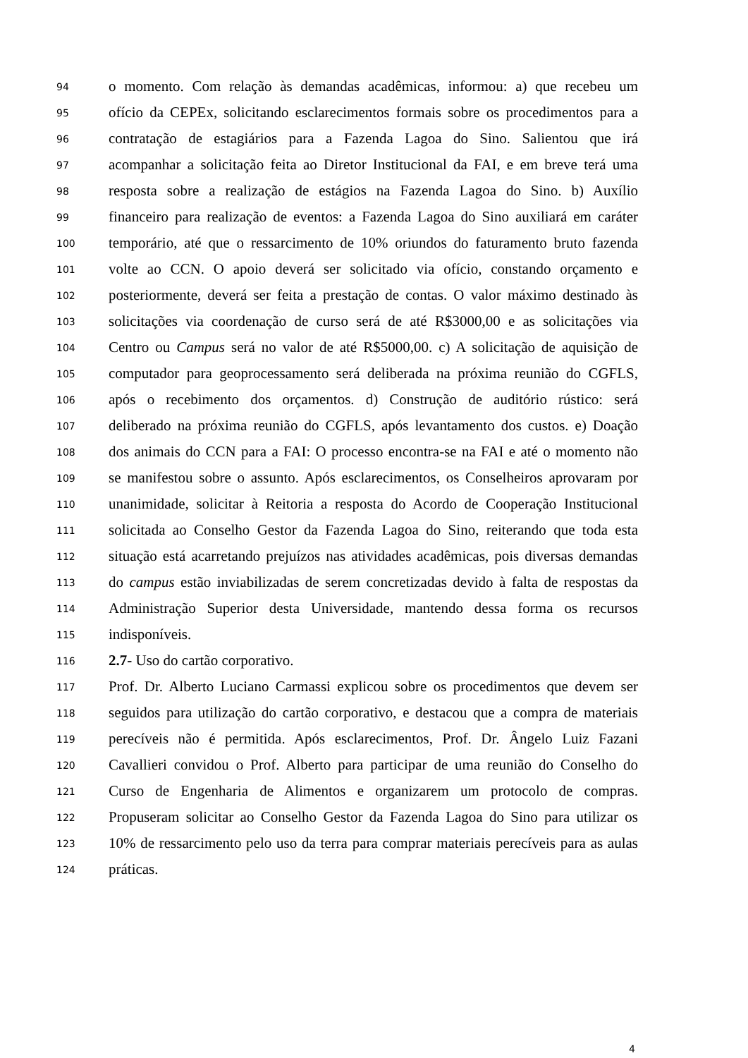94 o momento. Com relação às demandas acadêmicas, informou: a) que recebeu um
95 ofício da CEPEx, solicitando esclarecimentos formais sobre os procedimentos para a
96 contratação de estagiários para a Fazenda Lagoa do Sino. Salientou que irá
97 acompanhar a solicitação feita ao Diretor Institucional da FAI, e em breve terá uma
98 resposta sobre a realização de estágios na Fazenda Lagoa do Sino. b) Auxílio
99 financeiro para realização de eventos: a Fazenda Lagoa do Sino auxiliará em caráter
100 temporário, até que o ressarcimento de 10% oriundos do faturamento bruto fazenda
101 volte ao CCN. O apoio deverá ser solicitado via ofício, constando orçamento e
102 posteriormente, deverá ser feita a prestação de contas. O valor máximo destinado às
103 solicitações via coordenação de curso será de até R$3000,00 e as solicitações via
104 Centro ou Campus será no valor de até R$5000,00. c) A solicitação de aquisição de
105 computador para geoprocessamento será deliberada na próxima reunião do CGFLS,
106 após o recebimento dos orçamentos. d) Construção de auditório rústico: será
107 deliberado na próxima reunião do CGFLS, após levantamento dos custos. e) Doação
108 dos animais do CCN para a FAI: O processo encontra-se na FAI e até o momento não
109 se manifestou sobre o assunto. Após esclarecimentos, os Conselheiros aprovaram por
110 unanimidade, solicitar à Reitoria a resposta do Acordo de Cooperação Institucional
111 solicitada ao Conselho Gestor da Fazenda Lagoa do Sino, reiterando que toda esta
112 situação está acarretando prejuízos nas atividades acadêmicas, pois diversas demandas
113 do campus estão inviabilizadas de serem concretizadas devido à falta de respostas da
114 Administração Superior desta Universidade, mantendo dessa forma os recursos
115 indisponíveis.
116 2.7- Uso do cartão corporativo.
117 Prof. Dr. Alberto Luciano Carmassi explicou sobre os procedimentos que devem ser
118 seguidos para utilização do cartão corporativo, e destacou que a compra de materiais
119 perecíveis não é permitida. Após esclarecimentos, Prof. Dr. Ângelo Luiz Fazani
120 Cavallieri convidou o Prof. Alberto para participar de uma reunião do Conselho do
121 Curso de Engenharia de Alimentos e organizarem um protocolo de compras.
122 Propuseram solicitar ao Conselho Gestor da Fazenda Lagoa do Sino para utilizar os
123 10% de ressarcimento pelo uso da terra para comprar materiais perecíveis para as aulas
124 práticas.
4